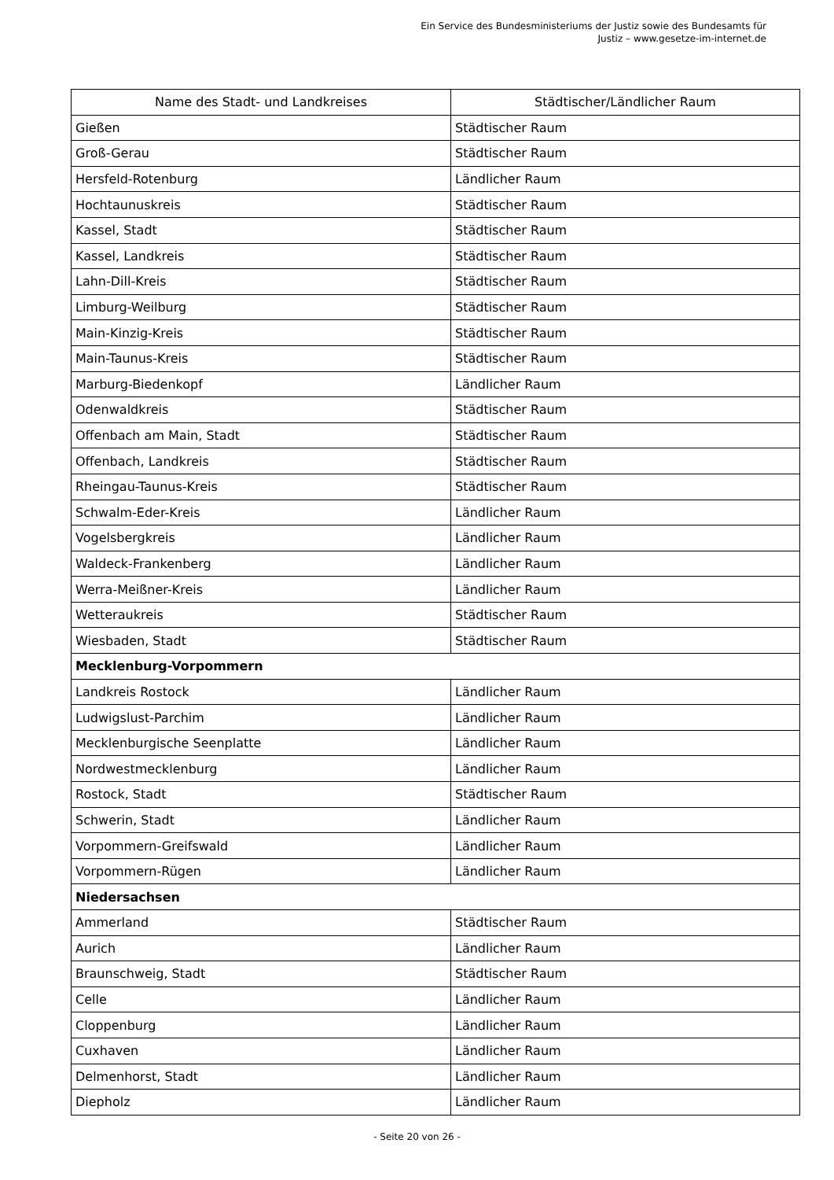Ein Service des Bundesministeriums der Justiz sowie des Bundesamts für
Justiz – www.gesetze-im-internet.de
| Name des Stadt- und Landkreises | Städtischer/Ländlicher Raum |
| --- | --- |
| Gießen | Städtischer Raum |
| Groß-Gerau | Städtischer Raum |
| Hersfeld-Rotenburg | Ländlicher Raum |
| Hochtaunuskreis | Städtischer Raum |
| Kassel, Stadt | Städtischer Raum |
| Kassel, Landkreis | Städtischer Raum |
| Lahn-Dill-Kreis | Städtischer Raum |
| Limburg-Weilburg | Städtischer Raum |
| Main-Kinzig-Kreis | Städtischer Raum |
| Main-Taunus-Kreis | Städtischer Raum |
| Marburg-Biedenkopf | Ländlicher Raum |
| Odenwaldkreis | Städtischer Raum |
| Offenbach am Main, Stadt | Städtischer Raum |
| Offenbach, Landkreis | Städtischer Raum |
| Rheingau-Taunus-Kreis | Städtischer Raum |
| Schwalm-Eder-Kreis | Ländlicher Raum |
| Vogelsbergkreis | Ländlicher Raum |
| Waldeck-Frankenberg | Ländlicher Raum |
| Werra-Meißner-Kreis | Ländlicher Raum |
| Wetteraukreis | Städtischer Raum |
| Wiesbaden, Stadt | Städtischer Raum |
| Mecklenburg-Vorpommern | |
| Landkreis Rostock | Ländlicher Raum |
| Ludwigslust-Parchim | Ländlicher Raum |
| Mecklenburgische Seenplatte | Ländlicher Raum |
| Nordwestmecklenburg | Ländlicher Raum |
| Rostock, Stadt | Städtischer Raum |
| Schwerin, Stadt | Ländlicher Raum |
| Vorpommern-Greifswald | Ländlicher Raum |
| Vorpommern-Rügen | Ländlicher Raum |
| Niedersachsen | |
| Ammerland | Städtischer Raum |
| Aurich | Ländlicher Raum |
| Braunschweig, Stadt | Städtischer Raum |
| Celle | Ländlicher Raum |
| Cloppenburg | Ländlicher Raum |
| Cuxhaven | Ländlicher Raum |
| Delmenhorst, Stadt | Ländlicher Raum |
| Diepholz | Ländlicher Raum |
- Seite 20 von 26 -